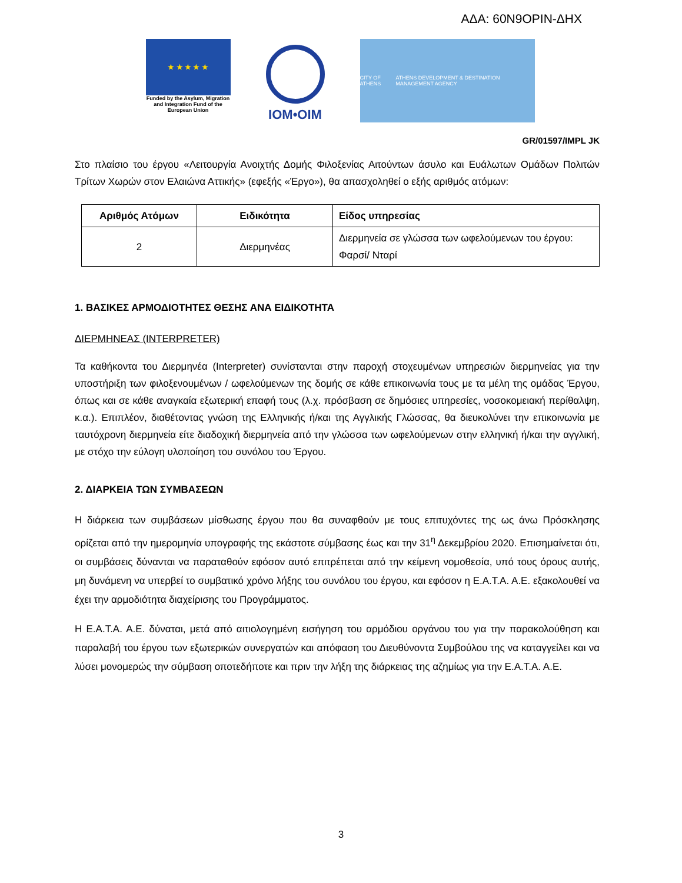ΑΔΑ: 60Ν9ΟΡΙΝ-ΔΗΧ
★ ★ ★ ★ ★
Funded by the Asylum, Migration and Integration Fund of the European Union
IOM•OIM
CITY OF ATHENS ATHENS DEVELOPMENT & DESTINATION MANAGEMENT AGENCY
GR/01597/IMPL JK
Στο πλαίσιο του έργου «Λειτουργία Ανοιχτής Δομής Φιλοξενίας Αιτούντων άσυλο και Ευάλωτων Ομάδων Πολιτών Τρίτων Χωρών στον Ελαιώνα Αττικής» (εφεξής «Έργο»), θα απασχοληθεί ο εξής αριθμός ατόμων:
| Αριθμός Ατόμων | Ειδικότητα | Είδος υπηρεσίας |
| --- | --- | --- |
| 2 | Διερμηνέας | Διερμηνεία σε γλώσσα των ωφελούμενων του έργου: Φαρσί/ Νταρί |
1. ΒΑΣΙΚΕΣ ΑΡΜΟΔΙΟΤΗΤΕΣ ΘΕΣΗΣ ΑΝΑ ΕΙΔΙΚΟΤΗΤΑ
ΔΙΕΡΜΗΝΕΑΣ (INTERPRETER)
Τα καθήκοντα του Διερμηνέα (Interpreter) συνίστανται στην παροχή στοχευμένων υπηρεσιών διερμηνείας για την υποστήριξη των φιλοξενουμένων / ωφελούμενων της δομής σε κάθε επικοινωνία τους με τα μέλη της ομάδας Έργου, όπως και σε κάθε αναγκαία εξωτερική επαφή τους (λ.χ. πρόσβαση σε δημόσιες υπηρεσίες, νοσοκομειακή περίθαλψη, κ.α.). Επιπλέον, διαθέτοντας γνώση της Ελληνικής ή/και της Αγγλικής Γλώσσας, θα διευκολύνει την επικοινωνία με ταυτόχρονη διερμηνεία είτε διαδοχική διερμηνεία από την γλώσσα των ωφελούμενων στην ελληνική ή/και την αγγλική, με στόχο την εύλογη υλοποίηση του συνόλου του Έργου.
2. ΔΙΑΡΚΕΙΑ ΤΩΝ ΣΥΜΒΑΣΕΩΝ
Η διάρκεια των συμβάσεων μίσθωσης έργου που θα συναφθούν με τους επιτυχόντες της ως άνω Πρόσκλησης ορίζεται από την ημερομηνία υπογραφής της εκάστοτε σύμβασης έως και την 31<sup>η</sup> Δεκεμβρίου 2020. Επισημαίνεται ότι, οι συμβάσεις δύνανται να παραταθούν εφόσον αυτό επιτρέπεται από την κείμενη νομοθεσία, υπό τους όρους αυτής, μη δυνάμενη να υπερβεί το συμβατικό χρόνο λήξης του συνόλου του έργου, και εφόσον η Ε.Α.Τ.Α. Α.Ε. εξακολουθεί να έχει την αρμοδιότητα διαχείρισης του Προγράμματος.
Η Ε.Α.Τ.Α. Α.Ε. δύναται, μετά από αιτιολογημένη εισήγηση του αρμόδιου οργάνου του για την παρακολούθηση και παραλαβή του έργου των εξωτερικών συνεργατών και απόφαση του Διευθύνοντα Συμβούλου της να καταγγείλει και να λύσει μονομερώς την σύμβαση οποτεδήποτε και πριν την λήξη της διάρκειας της αζημίως για την Ε.Α.Τ.Α. Α.Ε.
3